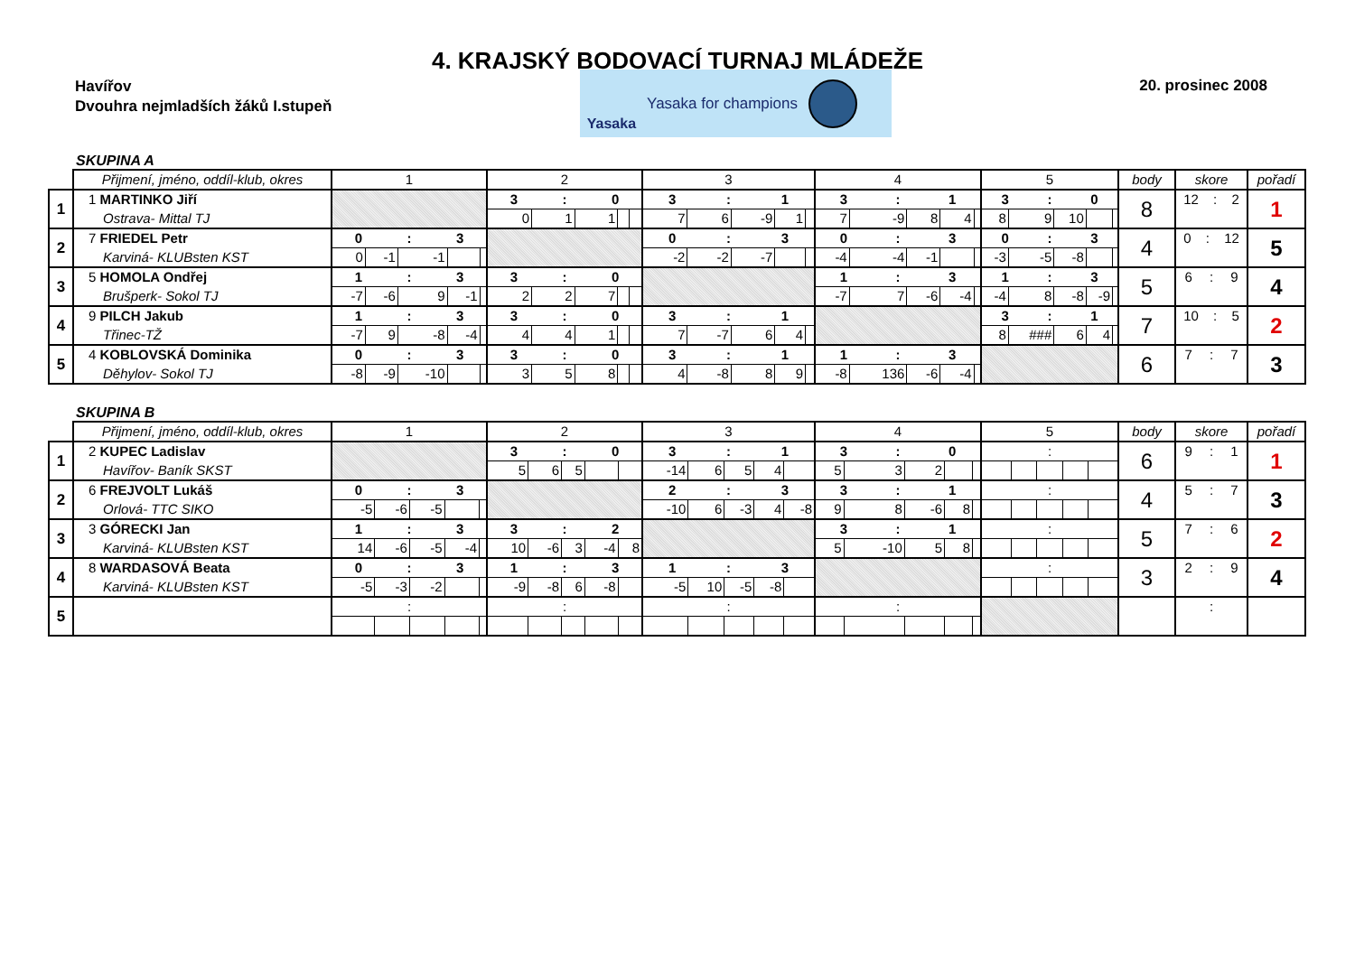4. KRAJSKÝ BODOVACÍ TURNAJ MLÁDEŽE
Havířov
Dvouhra nejmladších žáků I.stupeň
Yasaka Yasaka for champions
20. prosinec 2008
SKUPINA A
| | Přijmení, jméno, oddíl-klub, okres | 1 | | | | | 2 | | | | | 3 | | | | | 4 | | | | | 5 | | | | | body | skore | pořadí |
| --- | --- | --- | --- | --- | --- | --- | --- | --- | --- | --- | --- | --- | --- | --- | --- | --- | --- | --- | --- | --- | --- | --- | --- | --- | --- | --- | --- | --- | --- |
| 1 | 1 MARTINKO Jiří | | | | | | 3 : 0 | | | | | 3 : 1 | | | | | 3 : 1 | | | | | 3 : 0 | | | | | 8 | 12 : 2 | 1 |
| | Ostrava- Mittal TJ | | | | | | 0 | 1 | 1 | | | 7 | 6 | -9 | 1 | | 7 | -9 | 8 | 4 | | 8 | 9 | 10 | | | | | |
| 2 | 7 FRIEDEL Petr | 0 : 3 | | | | | | | | | | 0 : 3 | | | | | 0 : 3 | | | | | 0 : 3 | | | | | 4 | 0 : 12 | 5 |
| | Karviná- KLUBsten KST | 0 | -1 | -1 | | | | | | | | -2 | -2 | -7 | | | -4 | -4 | -1 | | | -3 | -5 | -8 | | | | | |
| 3 | 5 HOMOLA Ondřej | 1 : 3 | | | | | 3 : 0 | | | | | | | | | | 1 : 3 | | | | | 1 : 3 | | | | | 5 | 6 : 9 | 4 |
| | Brušperk- Sokol TJ | -7 | -6 | 9 | -1 | | 2 | 2 | 7 | | | | | | | | -7 | 7 | -6 | -4 | | -4 | 8 | -8 | -9 | | | | |
| 4 | 9 PILCH Jakub | 1 : 3 | | | | | 3 : 0 | | | | | 3 : 1 | | | | | | | | | | 3 : 1 | | | | | 7 | 10 : 5 | 2 |
| | Třinec-TŽ | -7 | 9 | -8 | -4 | | 4 | 4 | 1 | | | 7 | -7 | 6 | 4 | | | | | | | 8 | ### | 6 | 4 | | | | |
| 5 | 4 KOBLOVSKÁ Dominika | 0 : 3 | | | | | 3 : 0 | | | | | 3 : 1 | | | | | 1 : 3 | | | | | | | | | | 6 | 7 : 7 | 3 |
| | Děhylov- Sokol TJ | -8 | -9 | -10 | | | 3 | 5 | 8 | | | 4 | -8 | 8 | 9 | | -8 | 136 | -6 | -4 | | | | | | | | | |
SKUPINA B
| | Přijmení, jméno, oddíl-klub, okres | 1 | | | | | 2 | | | | | 3 | | | | | 4 | | | | | 5 | | | | | body | skore | pořadí |
| --- | --- | --- | --- | --- | --- | --- | --- | --- | --- | --- | --- | --- | --- | --- | --- | --- | --- | --- | --- | --- | --- | --- | --- | --- | --- | --- | --- | --- | --- |
| 1 | 2 KUPEC Ladislav | | | | | | 3 : 0 | | | | | 3 : 1 | | | | | 3 : 0 | | | | | : | | | | | 6 | 9 : 1 | 1 |
| | Havířov- Baník SKST | | | | | | 5 | 6 | 5 | | | -14 | 6 | 5 | 4 | | 5 | 3 | 2 | | | | | | | | | | |
| 2 | 6 FREJVOLT Lukáš | 0 : 3 | | | | | | | | | | 2 : 3 | | | | | 3 : 1 | | | | | : | | | | | 4 | 5 : 7 | 3 |
| | Orlová- TTC SIKO | -5 | -6 | -5 | | | | | | | | -10 | 6 | -3 | 4 | -8 | 9 | 8 | -6 | 8 | | | | | | | | | |
| 3 | 3 GÓRECKI Jan | 1 : 3 | | | | | 3 : 2 | | | | | | | | | | 3 : 1 | | | | | : | | | | | 5 | 7 : 6 | 2 |
| | Karviná- KLUBsten KST | 14 | -6 | -5 | -4 | | 10 | -6 | 3 | -4 | 8 | | | | | | 5 | -10 | 5 | 8 | | | | | | | | | |
| 4 | 8 WARDASOVÁ Beata | 0 : 3 | | | | | 1 : 3 | | | | | 1 : 3 | | | | | | | | | | : | | | | | 3 | 2 : 9 | 4 |
| | Karviná- KLUBsten KST | -5 | -3 | -2 | | | -9 | -8 | 6 | -8 | | -5 | 10 | -5 | -8 | | | | | | | | | | | | | | |
| 5 | | : | | | | | : | | | | | : | | | | | : | | | | | | | | | | | : | |